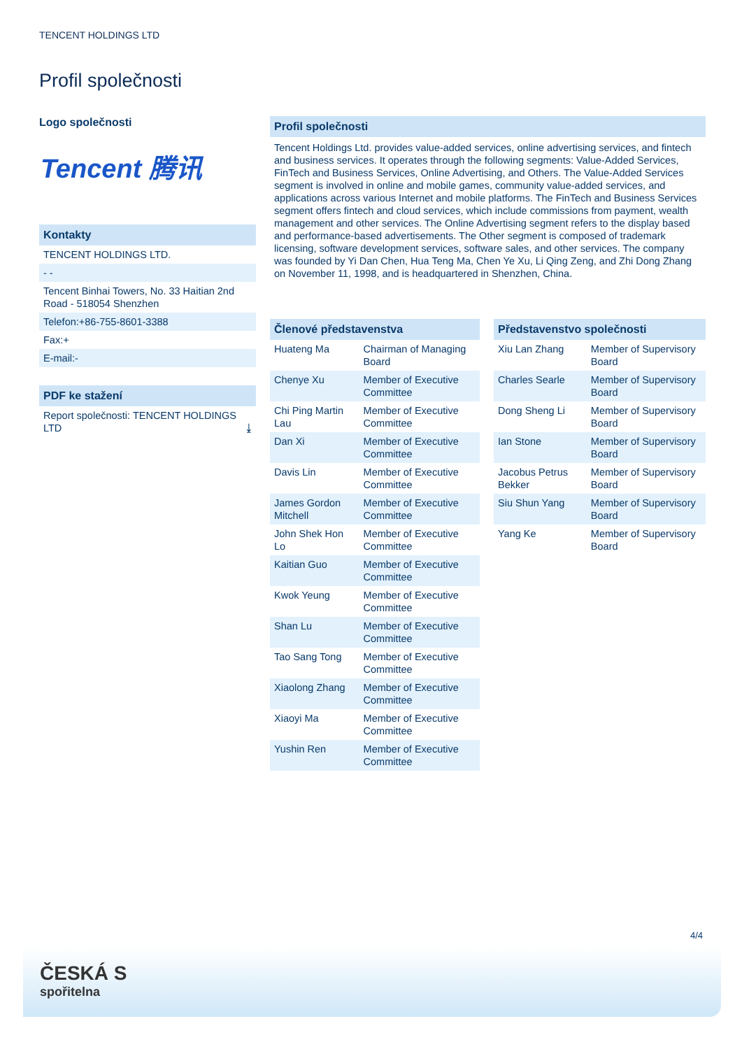TENCENT HOLDINGS LTD
Profil společnosti
Logo společnosti
Tencent 腾讯
Kontakty
TENCENT HOLDINGS LTD.
- -
Tencent Binhai Towers, No. 33 Haitian 2nd Road - 518054 Shenzhen
Telefon:+86-755-8601-3388
Fax:+
E-mail:-
PDF ke stažení
Report společnosti: TENCENT HOLDINGS LTD ⤓
Profil společnosti
Tencent Holdings Ltd. provides value-added services, online advertising services, and fintech and business services. It operates through the following segments: Value-Added Services, FinTech and Business Services, Online Advertising, and Others. The Value-Added Services segment is involved in online and mobile games, community value-added services, and applications across various Internet and mobile platforms. The FinTech and Business Services segment offers fintech and cloud services, which include commissions from payment, wealth management and other services. The Online Advertising segment refers to the display based and performance-based advertisements. The Other segment is composed of trademark licensing, software development services, software sales, and other services. The company was founded by Yi Dan Chen, Hua Teng Ma, Chen Ye Xu, Li Qing Zeng, and Zhi Dong Zhang on November 11, 1998, and is headquartered in Shenzhen, China.
Členové představenstva
| Huateng Ma | Chairman of Managing Board |
| Chenye Xu | Member of Executive Committee |
| Chi Ping Martin Lau | Member of Executive Committee |
| Dan Xi | Member of Executive Committee |
| Davis Lin | Member of Executive Committee |
| James Gordon Mitchell | Member of Executive Committee |
| John Shek Hon Lo | Member of Executive Committee |
| Kaitian Guo | Member of Executive Committee |
| Kwok Yeung | Member of Executive Committee |
| Shan Lu | Member of Executive Committee |
| Tao Sang Tong | Member of Executive Committee |
| Xiaolong Zhang | Member of Executive Committee |
| Xiaoyi Ma | Member of Executive Committee |
| Yushin Ren | Member of Executive Committee |
Představenstvo společnosti
| Xiu Lan Zhang | Member of Supervisory Board |
| Charles Searle | Member of Supervisory Board |
| Dong Sheng Li | Member of Supervisory Board |
| Ian Stone | Member of Supervisory Board |
| Jacobus Petrus Bekker | Member of Supervisory Board |
| Siu Shun Yang | Member of Supervisory Board |
| Yang Ke | Member of Supervisory Board |
4/4
ČESKÁ S
spořitelna